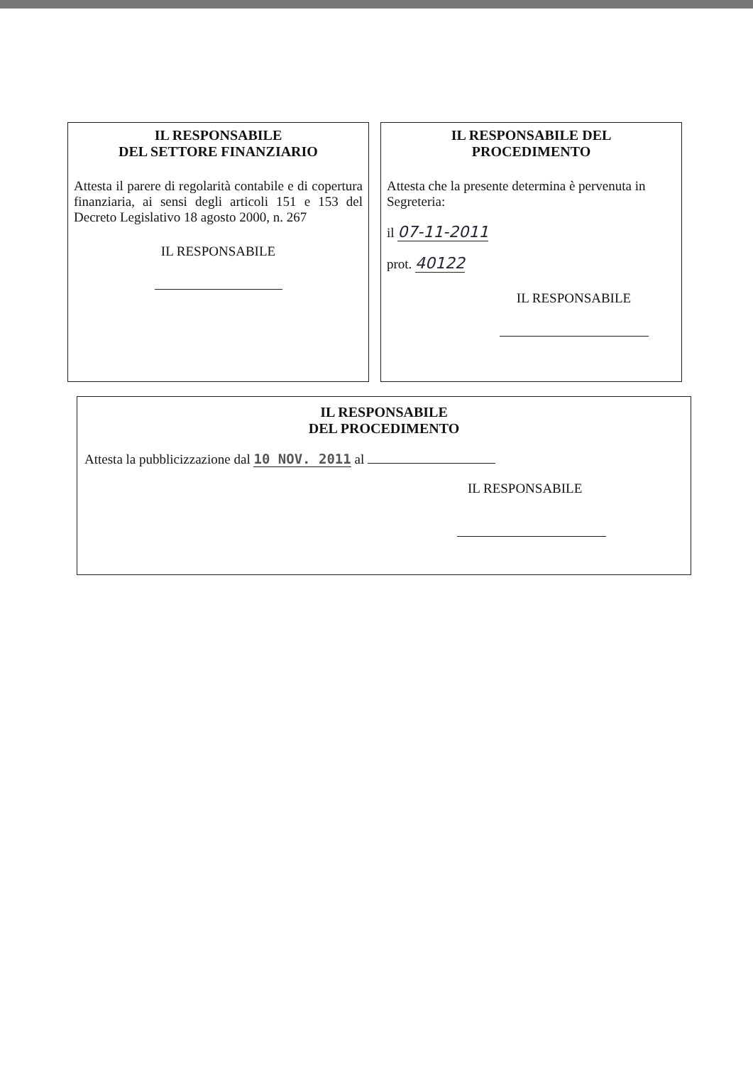IL RESPONSABILE
DEL SETTORE FINANZIARIO
Attesta il parere di regolarità contabile e di copertura finanziaria, ai sensi degli articoli 151 e 153 del Decreto Legislativo 18 agosto 2000, n. 267
IL RESPONSABILE
IL RESPONSABILE DEL
PROCEDIMENTO
Attesta che la presente determina è pervenuta in Segreteria:
il 07-11-2011
prot. 40122
IL RESPONSABILE
IL RESPONSABILE
DEL PROCEDIMENTO
Attesta la pubblicizzazione dal 10 NOV. 2011 al
IL RESPONSABILE